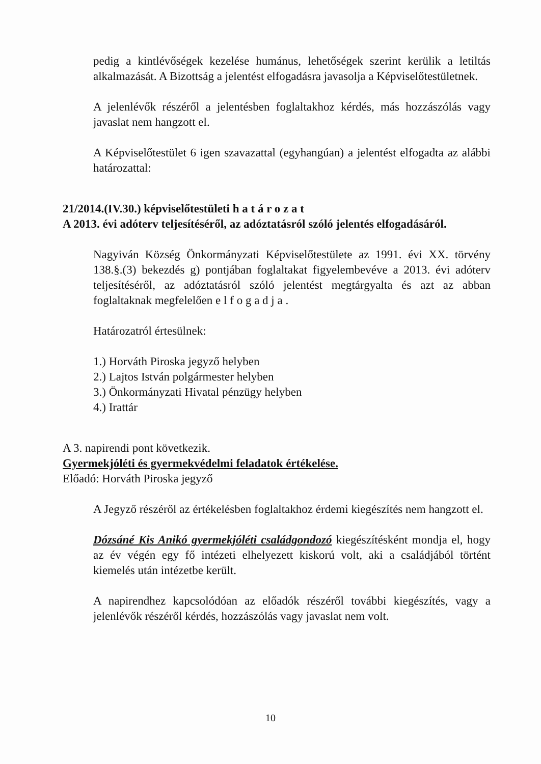pedig a kintlévőségek kezelése humánus, lehetőségek szerint kerülik a letiltás alkalmazását. A Bizottság a jelentést elfogadásra javasolja a Képviselőtestületnek.
A jelenlévők részéről a jelentésben foglaltakhoz kérdés, más hozzászólás vagy javaslat nem hangzott el.
A Képviselőtestület 6 igen szavazattal (egyhangúan) a jelentést elfogadta az alábbi határozattal:
21/2014.(IV.30.) képviselőtestületi h a t á r o z a t
A 2013. évi adóterv teljesítéséről, az adóztatásról szóló jelentés elfogadásáról.
Nagyiván Község Önkormányzati Képviselőtestülete az 1991. évi XX. törvény 138.§.(3) bekezdés g) pontjában foglaltakat figyelembevéve a 2013. évi adóterv teljesítéséről, az adóztatásról szóló jelentést megtárgyalta és azt az abban foglaltaknak megfelelően e l f o g a d j a .
Határozatról értesülnek:
1.) Horváth Piroska jegyző helyben
2.) Lajtos István polgármester helyben
3.) Önkormányzati Hivatal pénzügy helyben
4.) Irattár
A 3. napirendi pont következik.
Gyermekjóléti és gyermekvédelmi feladatok értékelése.
Előadó: Horváth Piroska jegyző
A Jegyző részéről az értékelésben foglaltakhoz érdemi kiegészítés nem hangzott el.
Dózsáné Kis Anikó gyermekjóléti családgondozó kiegészítésként mondja el, hogy az év végén egy fő intézeti elhelyezett kiskorú volt, aki a családjából történt kiemelés után intézetbe került.
A napirendhez kapcsolódóan az előadók részéről további kiegészítés, vagy a jelenlévők részéről kérdés, hozzászólás vagy javaslat nem volt.
10